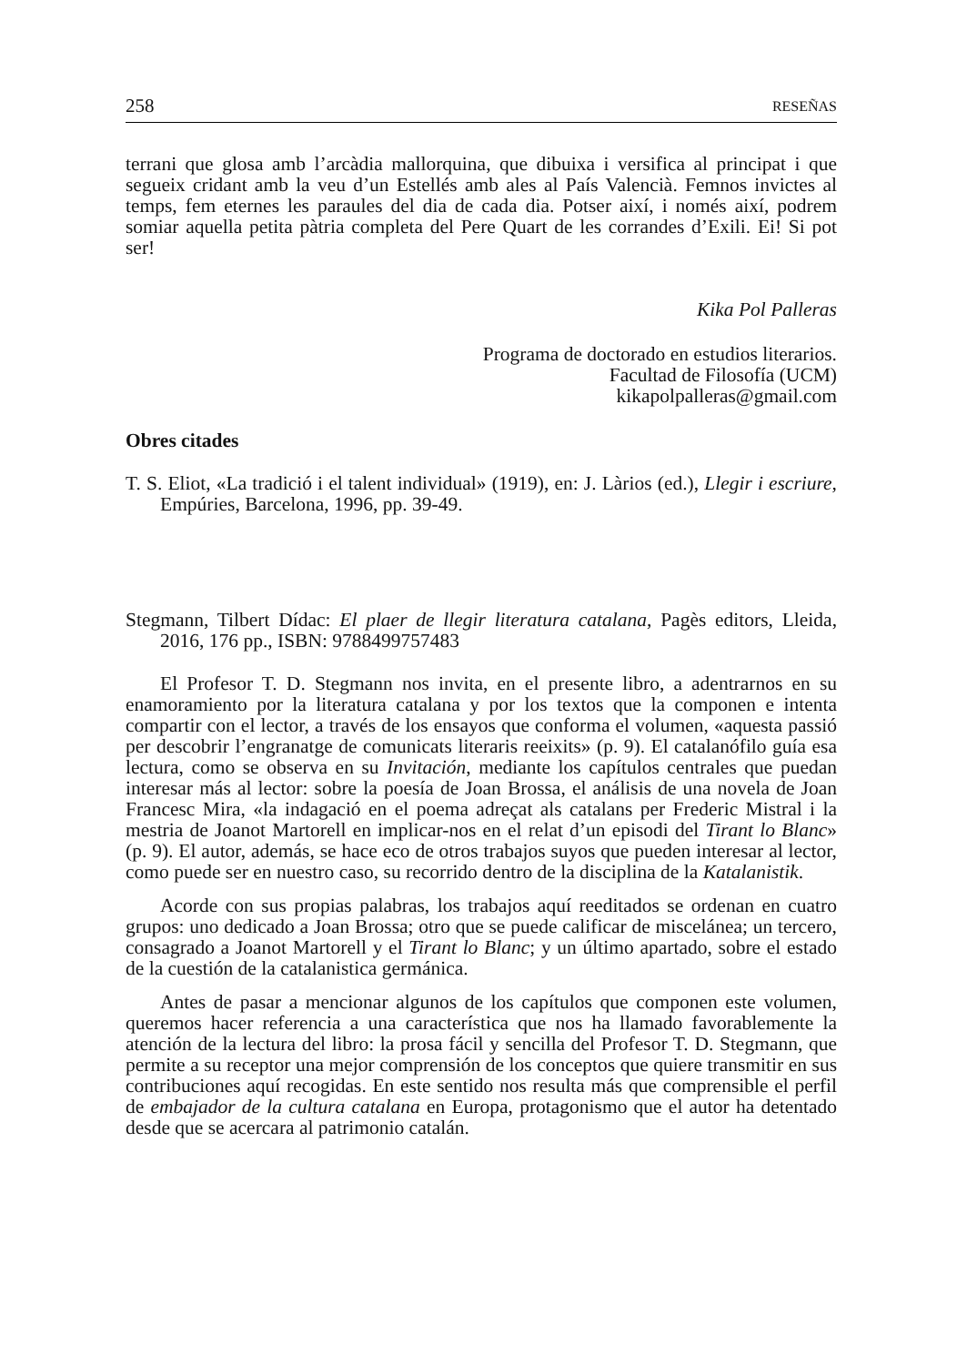258 RESEÑAS
terrani que glosa amb l’arcàdia mallorquina, que dibuixa i versifica al principat i que segueix cridant amb la veu d’un Estellés amb ales al País Valencià. Femnos invictes al temps, fem eternes les paraules del dia de cada dia. Potser així, i només així, podrem somiar aquella petita pàtria completa del Pere Quart de les corrandes d’Exili. Ei! Si pot ser!
Kika Pol Palleras
Programa de doctorado en estudios literarios.
Facultad de Filosofía (UCM)
kikapolpalleras@gmail.com
Obres citades
T. S. Eliot, «La tradició i el talent individual» (1919), en: J. Làrios (ed.), Llegir i escriure, Empúries, Barcelona, 1996, pp. 39-49.
Stegmann, Tilbert Dídac: El plaer de llegir literatura catalana, Pagès editors, Lleida, 2016, 176 pp., ISBN: 9788499757483
El Profesor T. D. Stegmann nos invita, en el presente libro, a adentrarnos en su enamoramiento por la literatura catalana y por los textos que la componen e intenta compartir con el lector, a través de los ensayos que conforma el volumen, «aquesta passió per descobrir l’engranatge de comunicats literaris reeixits» (p. 9). El catalanófilo guía esa lectura, como se observa en su Invitación, mediante los capítulos centrales que puedan interesar más al lector: sobre la poesía de Joan Brossa, el análisis de una novela de Joan Francesc Mira, «la indagació en el poema adreçat als catalans per Frederic Mistral i la mestria de Joanot Martorell en implicar-nos en el relat d’un episodi del Tirant lo Blanc» (p. 9). El autor, además, se hace eco de otros trabajos suyos que pueden interesar al lector, como puede ser en nuestro caso, su recorrido dentro de la disciplina de la Katalanistik.
Acorde con sus propias palabras, los trabajos aquí reeditados se ordenan en cuatro grupos: uno dedicado a Joan Brossa; otro que se puede calificar de miscelánea; un tercero, consagrado a Joanot Martorell y el Tirant lo Blanc; y un último apartado, sobre el estado de la cuestión de la catalanistica germánica.
Antes de pasar a mencionar algunos de los capítulos que componen este volumen, queremos hacer referencia a una característica que nos ha llamado favorablemente la atención de la lectura del libro: la prosa fácil y sencilla del Profesor T. D. Stegmann, que permite a su receptor una mejor comprensión de los conceptos que quiere transmitir en sus contribuciones aquí recogidas. En este sentido nos resulta más que comprensible el perfil de embajador de la cultura catalana en Europa, protagonismo que el autor ha detentado desde que se acercara al patrimonio catalán.